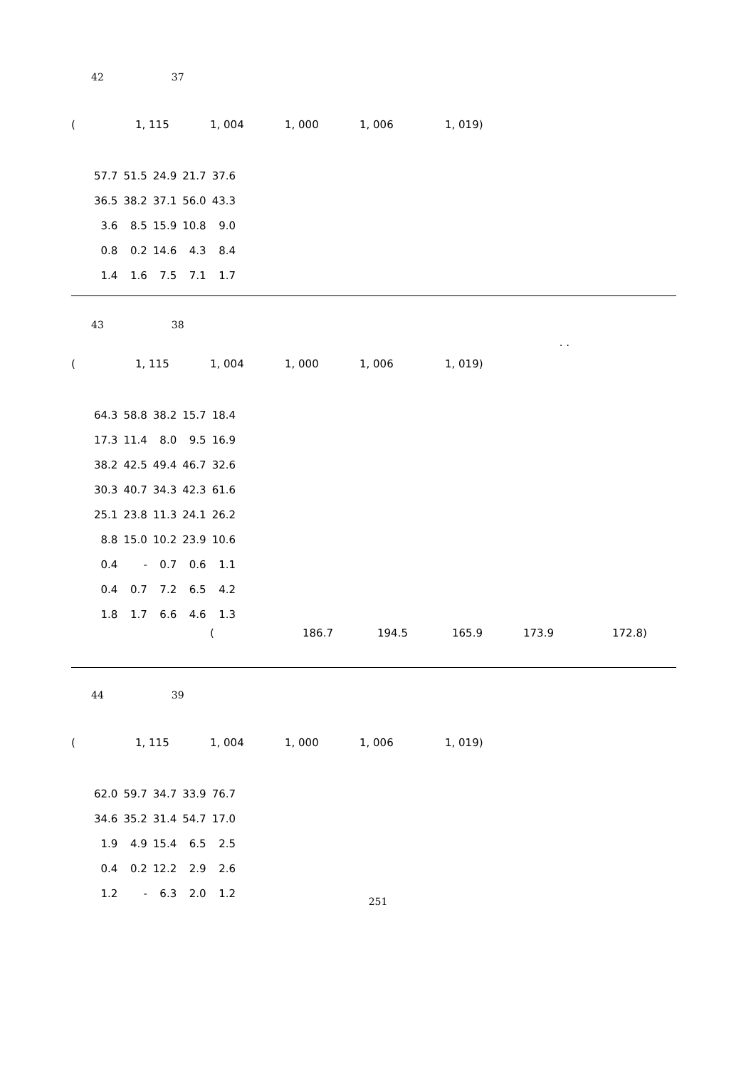42 37
(1, 115 1, 004 1, 000 1, 006 1, 019)
| 57.7 | 51.5 | 24.9 | 21.7 | 37.6 |
| 36.5 | 38.2 | 37.1 | 56.0 | 43.3 |
| 3.6 | 8.5 | 15.9 | 10.8 | 9.0 |
| 0.8 | 0.2 | 14.6 | 4.3 | 8.4 |
| 1.4 | 1.6 | 7.5 | 7.1 | 1.7 |
43 38
. .
(1, 115 1, 004 1, 000 1, 006 1, 019)
| 64.3 | 58.8 | 38.2 | 15.7 | 18.4 |
| 17.3 | 11.4 | 8.0 | 9.5 | 16.9 |
| 38.2 | 42.5 | 49.4 | 46.7 | 32.6 |
| 30.3 | 40.7 | 34.3 | 42.3 | 61.6 |
| 25.1 | 23.8 | 11.3 | 24.1 | 26.2 |
| 8.8 | 15.0 | 10.2 | 23.9 | 10.6 |
| 0.4 | - | 0.7 | 0.6 | 1.1 |
| 0.4 | 0.7 | 7.2 | 6.5 | 4.2 |
| 1.8 | 1.7 | 6.6 | 4.6 | 1.3 |
(186.7 194.5 165.9 173.9 172.8)
44 39
(1, 115 1, 004 1, 000 1, 006 1, 019)
| 62.0 | 59.7 | 34.7 | 33.9 | 76.7 |
| 34.6 | 35.2 | 31.4 | 54.7 | 17.0 |
| 1.9 | 4.9 | 15.4 | 6.5 | 2.5 |
| 0.4 | 0.2 | 12.2 | 2.9 | 2.6 |
| 1.2 | - | 6.3 | 2.0 | 1.2 |
251